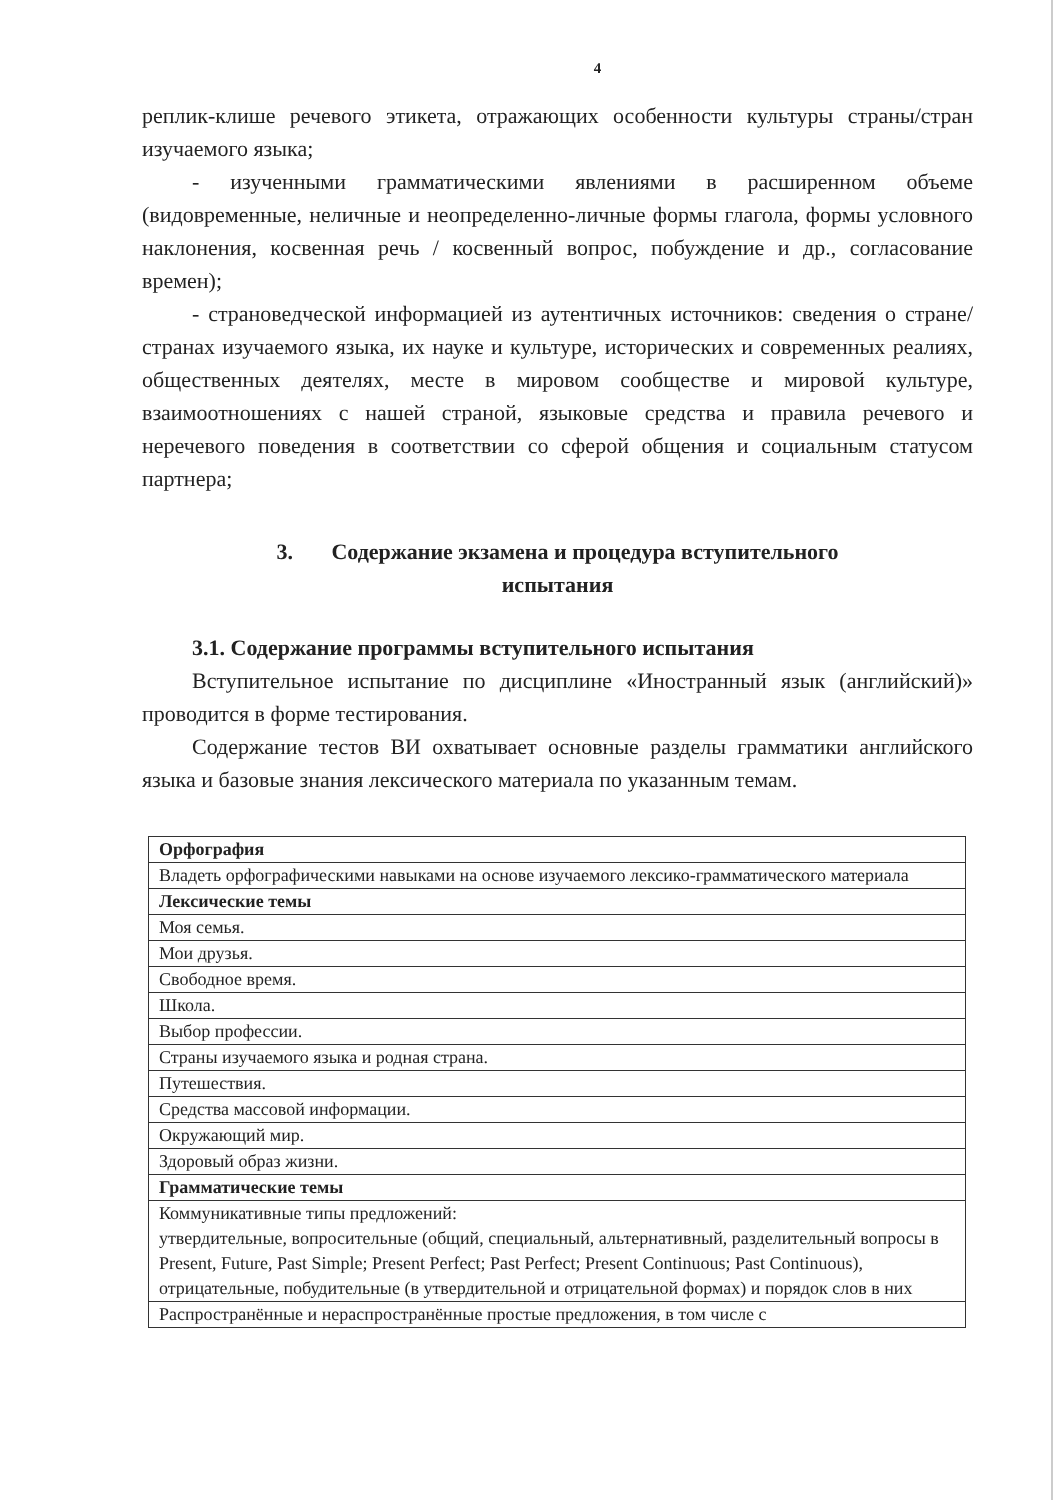4
реплик-клише речевого этикета, отражающих особенности культуры страны/стран изучаемого языка;
- изученными грамматическими явлениями в расширенном объеме (видовременные, неличные и неопределенно-личные формы глагола, формы условного наклонения, косвенная речь / косвенный вопрос, побуждение и др., согласование времен);
- страноведческой информацией из аутентичных источников: сведения о стране/странах изучаемого языка, их науке и культуре, исторических и современных реалиях, общественных деятелях, месте в мировом сообществе и мировой культуре, взаимоотношениях с нашей страной, языковые средства и правила речевого и неречевого поведения в соответствии со сферой общения и социальным статусом партнера;
3. Содержание экзамена и процедура вступительного
испытания
3.1. Содержание программы вступительного испытания
Вступительное испытание по дисциплине «Иностранный язык (английский)» проводится в форме тестирования.
Содержание тестов ВИ охватывает основные разделы грамматики английского языка и базовые знания лексического материала по указанным темам.
| Орфография |
| Владеть орфографическими навыками на основе изучаемого лексико-грамматического материала |
| Лексические темы |
| Моя семья. |
| Мои друзья. |
| Свободное время. |
| Школа. |
| Выбор профессии. |
| Страны изучаемого языка и родная страна. |
| Путешествия. |
| Средства массовой информации. |
| Окружающий мир. |
| Здоровый образ жизни. |
| Грамматические темы |
| Коммуникативные типы предложений: утвердительные, вопросительные (общий, специальный, альтернативный, разделительный вопросы в Present, Future, Past Simple; Present Perfect; Past Perfect; Present Continuous; Past Continuous), отрицательные, побудительные (в утвердительной и отрицательной формах) и порядок слов в них |
| Распространённые и нераспространённые простые предложения, в том числе с |